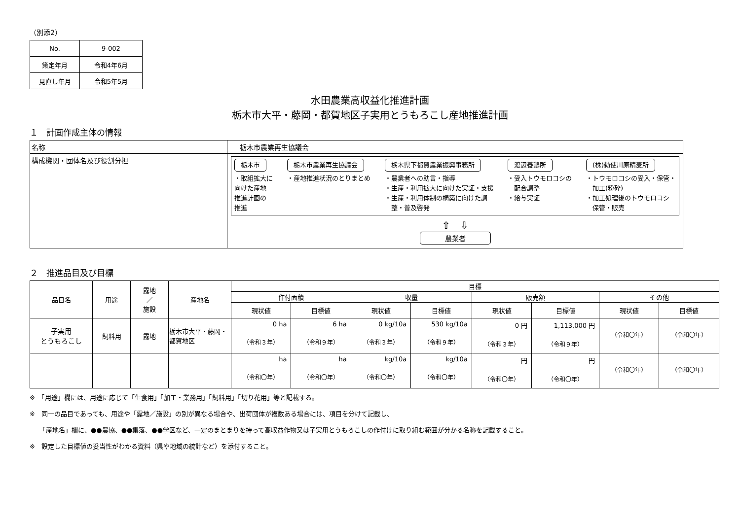（別添2）
| No. | 9-002 |
| 策定年月 | 令和4年6月 |
| 見直し年月 | 令和5年5月 |
水田農業高収益化推進計画
栃木市大平・藤岡・都賀地区子実用とうもろこし産地推進計画
１　計画作成主体の情報
| 名称 | 栃木市農業再生協議会 |
| 構成機関・団体名及び役割分担 | 栃木市 ・取組拡大に 向けた産地 推進計画の 推進 栃木市農業再生協議会 ・産地推進状況のとりまとめ 栃木県下都賀農業振興事務所 ・農業者への助言・指導 ・生産・利用拡大に向けた実証・支援 ・生産・利用体制の構築に向けた調 整・普及啓発 渡辺養鶏所 ・受入トウモロコシの 配合調整 ・給与実証 (株)勅使川原精麦所 ・トウモロコシの受入・保管・ 加工(粉砕) ・加工処理後のトウモロコシ 保管・販売 ⇧ ⇩ 農業者 |
２　推進品目及び目標
| 品目名 | 用途 | 露地 ／ 施設 | 産地名 | 目標 | | | | | | | |
| --- | --- | --- | --- | --- | --- | --- | --- | --- | --- | --- | --- |
| | | | | 作付面積 | | 収量 | | 販売額 | | その他 | |
| | | | | 現状値 | 目標値 | 現状値 | 目標値 | 現状値 | 目標値 | 現状値 | 目標値 |
| 子実用 とうもろこし | 飼料用 | 露地 | 栃木市大平・藤岡・都賀地区 | 0 ha （令和３年） | 6 ha （令和９年） | 0 kg/10a （令和３年） | 530 kg/10a （令和９年） | 0 円 （令和３年） | 1,113,000 円 （令和９年） | （令和〇年） | （令和〇年） |
| | | | | ha （令和〇年） | ha （令和〇年） | kg/10a （令和〇年） | kg/10a （令和〇年） | 円 （令和〇年） | 円 （令和〇年） | （令和〇年） | （令和〇年） |
※　「用途」欄には、用途に応じて「生食用」「加工・業務用」「飼料用」「切り花用」等と記載する。
※　同一の品目であっても、用途や「露地／施設」の別が異なる場合や、出荷団体が複数ある場合には、項目を分けて記載し、
　　「産地名」欄に、●●農協、●●集落、●●学区など、一定のまとまりを持って高収益作物又は子実用とうもろこしの作付けに取り組む範囲が分かる名称を記載すること。
※　設定した目標値の妥当性がわかる資料（県や地域の統計など）を添付すること。